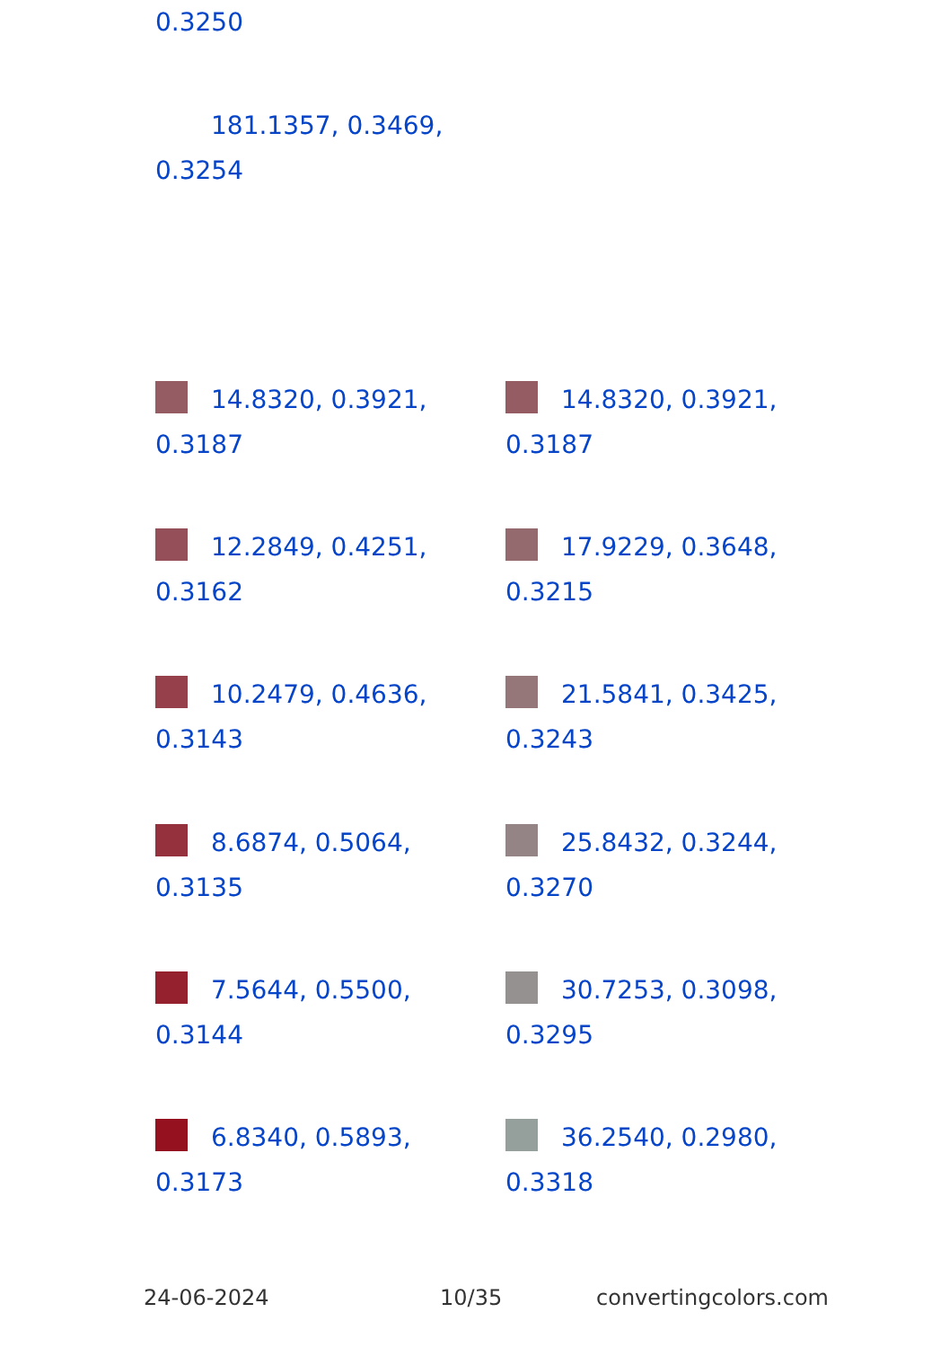0.3250
181.1357, 0.3469, 0.3254
14.8320, 0.3921, 0.3187
14.8320, 0.3921, 0.3187
12.2849, 0.4251, 0.3162
17.9229, 0.3648, 0.3215
10.2479, 0.4636, 0.3143
21.5841, 0.3425, 0.3243
8.6874, 0.5064, 0.3135
25.8432, 0.3244, 0.3270
7.5644, 0.5500, 0.3144
30.7253, 0.3098, 0.3295
6.8340, 0.5893, 0.3173
36.2540, 0.2980, 0.3318
24-06-2024 10/35 convertingcolors.com